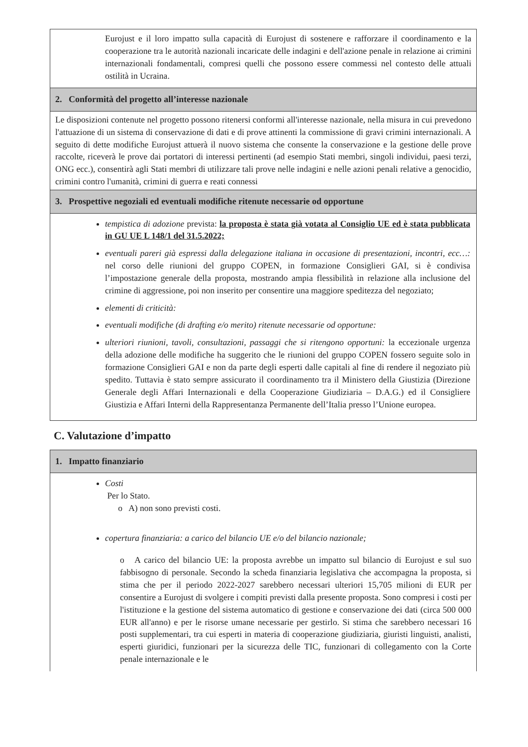Eurojust e il loro impatto sulla capacità di Eurojust di sostenere e rafforzare il coordinamento e la cooperazione tra le autorità nazionali incaricate delle indagini e dell'azione penale in relazione ai crimini internazionali fondamentali, compresi quelli che possono essere commessi nel contesto delle attuali ostilità in Ucraina.
2. Conformità del progetto all’interesse nazionale
Le disposizioni contenute nel progetto possono ritenersi conformi all'interesse nazionale, nella misura in cui prevedono l'attuazione di un sistema di conservazione di dati e di prove attinenti la commissione di gravi crimini internazionali. A seguito di dette modifiche Eurojust attuerà il nuovo sistema che consente la conservazione e la gestione delle prove raccolte, riceverà le prove dai portatori di interessi pertinenti (ad esempio Stati membri, singoli individui, paesi terzi, ONG ecc.), consentirà agli Stati membri di utilizzare tali prove nelle indagini e nelle azioni penali relative a genocidio, crimini contro l'umanità, crimini di guerra e reati connessi
3. Prospettive negoziali ed eventuali modifiche ritenute necessarie od opportune
tempistica di adozione prevista: la proposta è stata già votata al Consiglio UE ed è stata pubblicata in GU UE L 148/1 del 31.5.2022;
eventuali pareri già espressi dalla delegazione italiana in occasione di presentazioni, incontri, ecc…: nel corso delle riunioni del gruppo COPEN, in formazione Consiglieri GAI, si è condivisa l’impostazione generale della proposta, mostrando ampia flessibilità in relazione alla inclusione del crimine di aggressione, poi non inserito per consentire una maggiore speditezza del negoziato;
elementi di criticità:
eventuali modifiche (di drafting e/o merito) ritenute necessarie od opportune:
ulteriori riunioni, tavoli, consultazioni, passaggi che si ritengono opportuni: la eccezionale urgenza della adozione delle modifiche ha suggerito che le riunioni del gruppo COPEN fossero seguite solo in formazione Consiglieri GAI e non da parte degli esperti dalle capitali al fine di rendere il negoziato più spedito. Tuttavia è stato sempre assicurato il coordinamento tra il Ministero della Giustizia (Direzione Generale degli Affari Internazionali e della Cooperazione Giudiziaria – D.A.G.) ed il Consigliere Giustizia e Affari Interni della Rappresentanza Permanente dell’Italia presso l’Unione europea.
C. Valutazione d’impatto
1. Impatto finanziario
Costi
Per lo Stato.
o A) non sono previsti costi.
copertura finanziaria: a carico del bilancio UE e/o del bilancio nazionale;
o A carico del bilancio UE: la proposta avrebbe un impatto sul bilancio di Eurojust e sul suo fabbisogno di personale. Secondo la scheda finanziaria legislativa che accompagna la proposta, si stima che per il periodo 2022-2027 sarebbero necessari ulteriori 15,705 milioni di EUR per consentire a Eurojust di svolgere i compiti previsti dalla presente proposta. Sono compresi i costi per l'istituzione e la gestione del sistema automatico di gestione e conservazione dei dati (circa 500 000 EUR all'anno) e per le risorse umane necessarie per gestirlo. Si stima che sarebbero necessari 16 posti supplementari, tra cui esperti in materia di cooperazione giudiziaria, giuristi linguisti, analisti, esperti giuridici, funzionari per la sicurezza delle TIC, funzionari di collegamento con la Corte penale internazionale e le